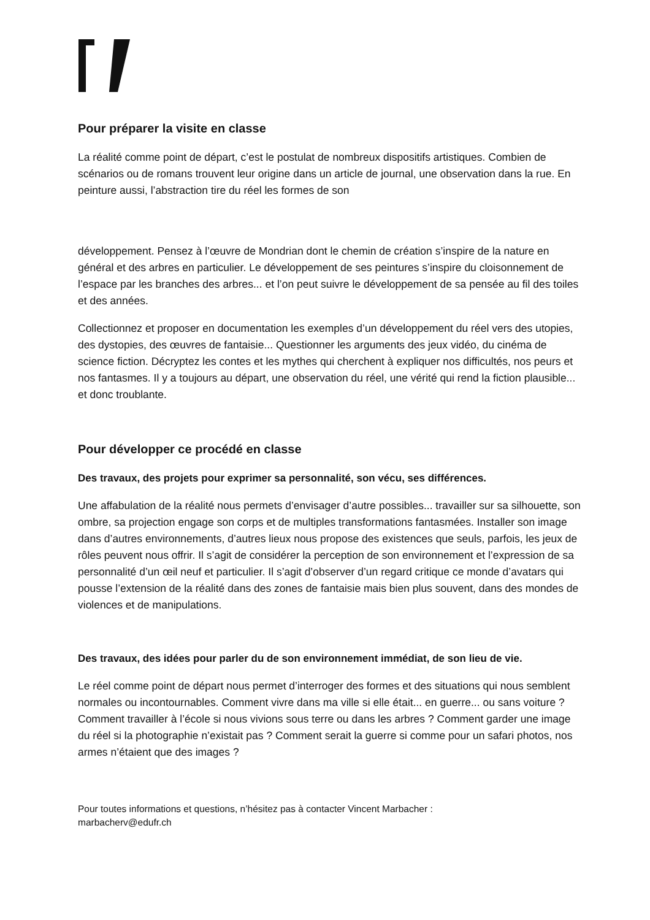Pour préparer la visite en classe
La réalité comme point de départ, c’est le postulat de nombreux dispositifs artistiques. Combien de scénarios ou de romans trouvent leur origine dans un article de journal, une observation dans la rue. En peinture aussi, l’abstraction tire du réel les formes de son
développement. Pensez à l’œuvre de Mondrian dont le chemin de création s’inspire de la nature en général et des arbres en particulier. Le développement de ses peintures s’inspire du cloisonnement de l’espace par les branches des arbres... et l’on peut suivre le développement de sa pensée au fil des toiles et des années.
Collectionnez et proposer en documentation les exemples d’un développement du réel vers des utopies, des dystopies, des œuvres de fantaisie... Questionner les arguments des jeux vidéo, du cinéma de science fiction. Décryptez les contes et les mythes qui cherchent à expliquer nos difficultés, nos peurs et nos fantasmes. Il y a toujours au départ, une observation du réel, une vérité qui rend la fiction plausible... et donc troublante.
Pour développer ce procédé en classe
Des travaux, des projets pour exprimer sa personnalité, son vécu, ses différences.
Une affabulation de la réalité nous permets d’envisager d’autre possibles... travailler sur sa silhouette, son ombre, sa projection engage son corps et de multiples transformations fantasmées. Installer son image dans d’autres environnements, d’autres lieux nous propose des existences que seuls, parfois, les jeux de rôles peuvent nous offrir. Il s’agit de considérer la perception de son environnement et l’expression de sa personnalité d’un œil neuf et particulier. Il s’agit d’observer d’un regard critique ce monde d’avatars qui pousse l’extension de la réalité dans des zones de fantaisie mais bien plus souvent, dans des mondes de violences et de manipulations.
Des travaux, des idées pour parler du de son environnement immédiat, de son lieu de vie.
Le réel comme point de départ nous permet d’interroger des formes et des situations qui nous semblent normales ou incontournables. Comment vivre dans ma ville si elle était... en guerre... ou sans voiture ? Comment travailler à l’école si nous vivions sous terre ou dans les arbres ? Comment garder une image du réel si la photographie n’existait pas ? Comment serait la guerre si comme pour un safari photos, nos armes n’étaient que des images ?
Pour toutes informations et questions, n’hésitez pas à contacter Vincent Marbacher :
marbacherv@edufr.ch